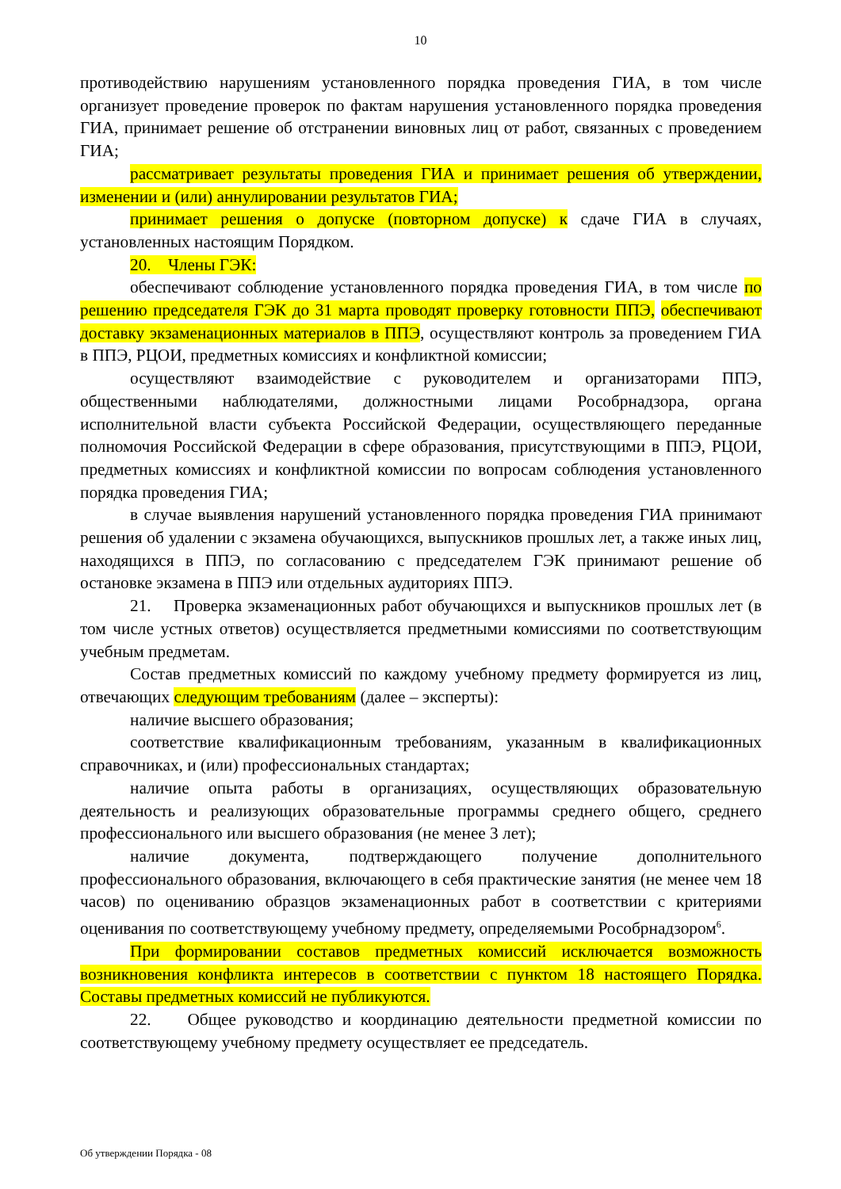10
противодействию нарушениям установленного порядка проведения ГИА, в том числе организует проведение проверок по фактам нарушения установленного порядка проведения ГИА, принимает решение об отстранении виновных лиц от работ, связанных с проведением ГИА;
рассматривает результаты проведения ГИА и принимает решения об утверждении, изменении и (или) аннулировании результатов ГИА;
принимает решения о допуске (повторном допуске) к сдаче ГИА в случаях, установленных настоящим Порядком.
20. Члены ГЭК:
обеспечивают соблюдение установленного порядка проведения ГИА, в том числе по решению председателя ГЭК до 31 марта проводят проверку готовности ППЭ, обеспечивают доставку экзаменационных материалов в ППЭ, осуществляют контроль за проведением ГИА в ППЭ, РЦОИ, предметных комиссиях и конфликтной комиссии;
осуществляют взаимодействие с руководителем и организаторами ППЭ, общественными наблюдателями, должностными лицами Рособрнадзора, органа исполнительной власти субъекта Российской Федерации, осуществляющего переданные полномочия Российской Федерации в сфере образования, присутствующими в ППЭ, РЦОИ, предметных комиссиях и конфликтной комиссии по вопросам соблюдения установленного порядка проведения ГИА;
в случае выявления нарушений установленного порядка проведения ГИА принимают решения об удалении с экзамена обучающихся, выпускников прошлых лет, а также иных лиц, находящихся в ППЭ, по согласованию с председателем ГЭК принимают решение об остановке экзамена в ППЭ или отдельных аудиториях ППЭ.
21. Проверка экзаменационных работ обучающихся и выпускников прошлых лет (в том числе устных ответов) осуществляется предметными комиссиями по соответствующим учебным предметам.
Состав предметных комиссий по каждому учебному предмету формируется из лиц, отвечающих следующим требованиям (далее – эксперты):
наличие высшего образования;
соответствие квалификационным требованиям, указанным в квалификационных справочниках, и (или) профессиональных стандартах;
наличие опыта работы в организациях, осуществляющих образовательную деятельность и реализующих образовательные программы среднего общего, среднего профессионального или высшего образования (не менее 3 лет);
наличие документа, подтверждающего получение дополнительного профессионального образования, включающего в себя практические занятия (не менее чем 18 часов) по оцениванию образцов экзаменационных работ в соответствии с критериями оценивания по соответствующему учебному предмету, определяемыми Рособрнадзором<sup>6</sup>.
При формировании составов предметных комиссий исключается возможность возникновения конфликта интересов в соответствии с пунктом 18 настоящего Порядка. Составы предметных комиссий не публикуются.
22. Общее руководство и координацию деятельности предметной комиссии по соответствующему учебному предмету осуществляет ее председатель.
Об утверждении Порядка - 08